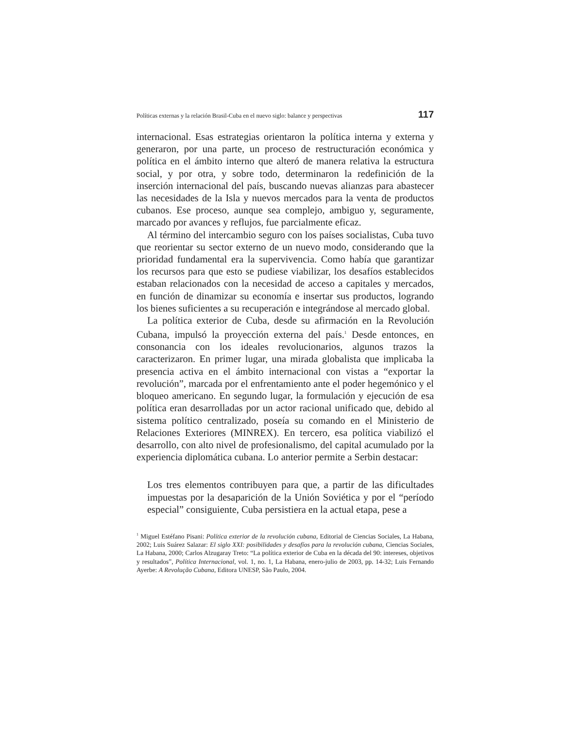Políticas externas y la relación Brasil-Cuba en el nuevo siglo: balance y perspectivas 117
internacional. Esas estrategias orientaron la política interna y externa y generaron, por una parte, un proceso de restructuración económica y política en el ámbito interno que alteró de manera relativa la estructura social, y por otra, y sobre todo, determinaron la redefinición de la inserción internacional del país, buscando nuevas alianzas para abastecer las necesidades de la Isla y nuevos mercados para la venta de productos cubanos. Ese proceso, aunque sea complejo, ambiguo y, seguramente, marcado por avances y reflujos, fue parcialmente eficaz.
Al término del intercambio seguro con los países socialistas, Cuba tuvo que reorientar su sector externo de un nuevo modo, considerando que la prioridad fundamental era la supervivencia. Como había que garantizar los recursos para que esto se pudiese viabilizar, los desafíos establecidos estaban relacionados con la necesidad de acceso a capitales y mercados, en función de dinamizar su economía e insertar sus productos, logrando los bienes suficientes a su recuperación e integrándose al mercado global.
La política exterior de Cuba, desde su afirmación en la Revolución Cubana, impulsó la proyección externa del país.<sup>1</sup> Desde entonces, en consonancia con los ideales revolucionarios, algunos trazos la caracterizaron. En primer lugar, una mirada globalista que implicaba la presencia activa en el ámbito internacional con vistas a “exportar la revolución”, marcada por el enfrentamiento ante el poder hegemónico y el bloqueo americano. En segundo lugar, la formulación y ejecución de esa política eran desarrolladas por un actor racional unificado que, debido al sistema político centralizado, poseía su comando en el Ministerio de Relaciones Exteriores (MINREX). En tercero, esa política viabilizó el desarrollo, con alto nivel de profesionalismo, del capital acumulado por la experiencia diplomática cubana. Lo anterior permite a Serbin destacar:
Los tres elementos contribuyen para que, a partir de las dificultades impuestas por la desaparición de la Unión Soviética y por el “período especial” consiguiente, Cuba persistiera en la actual etapa, pese a
<sup>1</sup> Miguel Estéfano Pisani: Política exterior de la revolución cubana, Editorial de Ciencias Sociales, La Habana, 2002; Luis Suárez Salazar: El siglo XXI: posibilidades y desafíos para la revolución cubana, Ciencias Sociales, La Habana, 2000; Carlos Alzugaray Treto: “La política exterior de Cuba en la década del 90: intereses, objetivos y resultados”, Política Internacional, vol. 1, no. 1, La Habana, enero-julio de 2003, pp. 14-32; Luis Fernando Ayerbe: A Revolução Cubana, Editora UNESP, São Paulo, 2004.